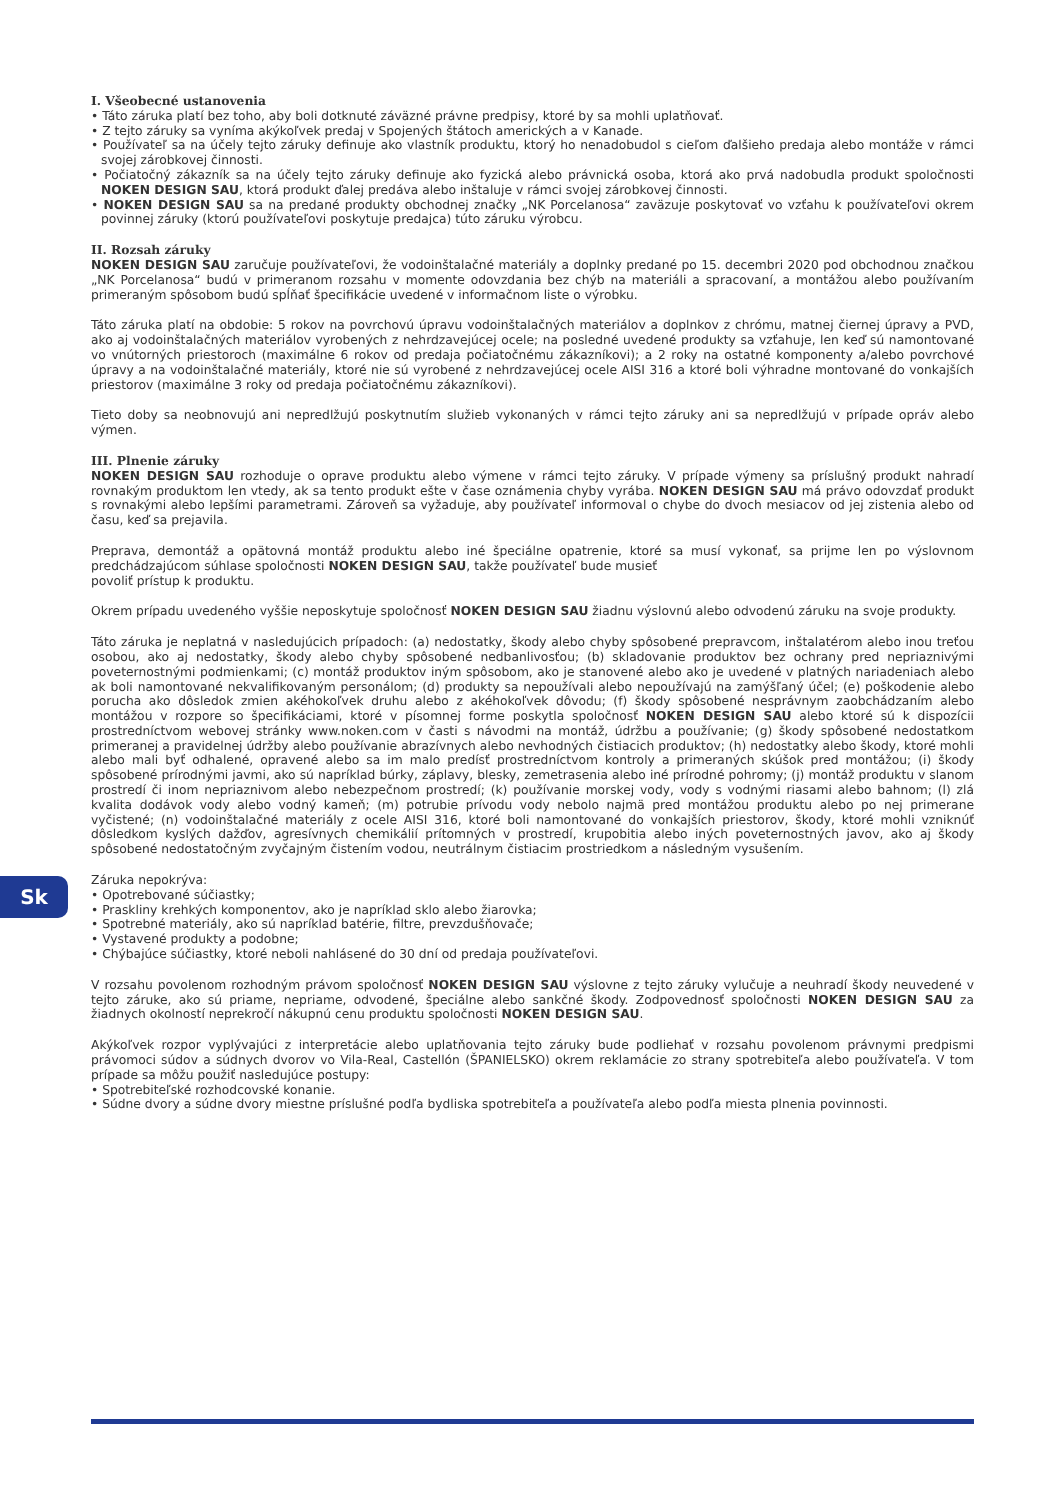Sk
I. Všeobecné ustanovenia
• Táto záruka platí bez toho, aby boli dotknuté záväzné právne predpisy, ktoré by sa mohli uplatňovať.
• Z tejto záruky sa vyníma akýkoľvek predaj v Spojených štátoch amerických a v Kanade.
• Používateľ sa na účely tejto záruky definuje ako vlastník produktu, ktorý ho nenadobudol s cieľom ďalšieho predaja alebo montáže v rámci svojej zárobkovej činnosti.
• Počiatočný zákazník sa na účely tejto záruky definuje ako fyzická alebo právnická osoba, ktorá ako prvá nadobudla produkt spoločnosti NOKEN DESIGN SAU, ktorá produkt ďalej predáva alebo inštaluje v rámci svojej zárobkovej činnosti.
• NOKEN DESIGN SAU sa na predané produkty obchodnej značky „NK Porcelanosa“ zaväzuje poskytovať vo vzťahu k používateľovi okrem povinnej záruky (ktorú používateľovi poskytuje predajca) túto záruku výrobcu.
II. Rozsah záruky
NOKEN DESIGN SAU zaručuje používateľovi, že vodoinštalačné materiály a doplnky predané po 15. decembri 2020 pod obchodnou značkou „NK Porcelanosa“ budú v primeranom rozsahu v momente odovzdania bez chýb na materiáli a spracovaní, a montážou alebo používaním primeraným spôsobom budú spĺňať špecifikácie uvedené v informačnom liste o výrobku.
Táto záruka platí na obdobie: 5 rokov na povrchovú úpravu vodoinštalačných materiálov a doplnkov z chrómu, matnej čiernej úpravy a PVD, ako aj vodoinštalačných materiálov vyrobených z nehrdzavejúcej ocele; na posledné uvedené produkty sa vzťahuje, len keď sú namontované vo vnútorných priestoroch (maximálne 6 rokov od predaja počiatočnému zákazníkovi); a 2 roky na ostatné komponenty a/alebo povrchové úpravy a na vodoinštalačné materiály, ktoré nie sú vyrobené z nehrdzavejúcej ocele AISI 316 a ktoré boli výhradne montované do vonkajších priestorov (maximálne 3 roky od predaja počiatočnému zákazníkovi).
Tieto doby sa neobnovujú ani nepredlžujú poskytnutím služieb vykonaných v rámci tejto záruky ani sa nepredlžujú v prípade opráv alebo výmen.
III. Plnenie záruky
NOKEN DESIGN SAU rozhoduje o oprave produktu alebo výmene v rámci tejto záruky. V prípade výmeny sa príslušný produkt nahradí rovnakým produktom len vtedy, ak sa tento produkt ešte v čase oznámenia chyby vyrába. NOKEN DESIGN SAU má právo odovzdať produkt s rovnakými alebo lepšími parametrami. Zároveň sa vyžaduje, aby používateľ informoval o chybe do dvoch mesiacov od jej zistenia alebo od času, keď sa prejavila.
Preprava, demontáž a opätovná montáž produktu alebo iné špeciálne opatrenie, ktoré sa musí vykonať, sa prijme len po výslovnom predchádzajúcom súhlase spoločnosti NOKEN DESIGN SAU, takže používateľ bude musieť
povoliť prístup k produktu.
Okrem prípadu uvedeného vyššie neposkytuje spoločnosť NOKEN DESIGN SAU žiadnu výslovnú alebo odvodenú záruku na svoje produkty.
Táto záruka je neplatná v nasledujúcich prípadoch: (a) nedostatky, škody alebo chyby spôsobené prepravcom, inštalatérom alebo inou treťou osobou, ako aj nedostatky, škody alebo chyby spôsobené nedbanlivosťou; (b) skladovanie produktov bez ochrany pred nepriaznivými poveternostnými podmienkami; (c) montáž produktov iným spôsobom, ako je stanovené alebo ako je uvedené v platných nariadeniach alebo ak boli namontované nekvalifikovaným personálom; (d) produkty sa nepoužívali alebo nepoužívajú na zamýšľaný účel; (e) poškodenie alebo porucha ako dôsledok zmien akéhokoľvek druhu alebo z akéhokoľvek dôvodu; (f) škody spôsobené nesprávnym zaobchádzaním alebo montážou v rozpore so špecifikáciami, ktoré v písomnej forme poskytla spoločnosť NOKEN DESIGN SAU alebo ktoré sú k dispozícii prostredníctvom webovej stránky www.noken.com v časti s návodmi na montáž, údržbu a používanie; (g) škody spôsobené nedostatkom primeranej a pravidelnej údržby alebo používanie abrazívnych alebo nevhodných čistiacich produktov; (h) nedostatky alebo škody, ktoré mohli alebo mali byť odhalené, opravené alebo sa im malo predísť prostredníctvom kontroly a primeraných skúšok pred montážou; (i) škody spôsobené prírodnými javmi, ako sú napríklad búrky, záplavy, blesky, zemetrasenia alebo iné prírodné pohromy; (j) montáž produktu v slanom prostredí či inom nepriaznivom alebo nebezpečnom prostredí; (k) používanie morskej vody, vody s vodnými riasami alebo bahnom; (l) zlá kvalita dodávok vody alebo vodný kameň; (m) potrubie prívodu vody nebolo najmä pred montážou produktu alebo po nej primerane vyčistené; (n) vodoinštalačné materiály z ocele AISI 316, ktoré boli namontované do vonkajších priestorov, škody, ktoré mohli vzniknúť dôsledkom kyslých dažďov, agresívnych chemikálií prítomných v prostredí, krupobitia alebo iných poveternostných javov, ako aj škody spôsobené nedostatočným zvyčajným čistením vodou, neutrálnym čistiacim prostriedkom a následným vysušením.
Záruka nepokrýva:
• Opotrebované súčiastky;
• Praskliny krehkých komponentov, ako je napríklad sklo alebo žiarovka;
• Spotrebné materiály, ako sú napríklad batérie, filtre, prevzdušňovače;
• Vystavené produkty a podobne;
• Chýbajúce súčiastky, ktoré neboli nahlásené do 30 dní od predaja používateľovi.
V rozsahu povolenom rozhodným právom spoločnosť NOKEN DESIGN SAU výslovne z tejto záruky vylučuje a neuhradí škody neuvedené v tejto záruke, ako sú priame, nepriame, odvodené, špeciálne alebo sankčné škody. Zodpovednosť spoločnosti NOKEN DESIGN SAU za žiadnych okolností neprekročí nákupnú cenu produktu spoločnosti NOKEN DESIGN SAU.
Akýkoľvek rozpor vyplývajúci z interpretácie alebo uplatňovania tejto záruky bude podliehať v rozsahu povolenom právnymi predpismi právomoci súdov a súdnych dvorov vo Vila-Real, Castellón (ŠPANIELSKO) okrem reklamácie zo strany spotrebiteľa alebo používateľa. V tom prípade sa môžu použiť nasledujúce postupy:
• Spotrebiteľské rozhodcovské konanie.
• Súdne dvory a súdne dvory miestne príslušné podľa bydliska spotrebiteľa a používateľa alebo podľa miesta plnenia povinnosti.